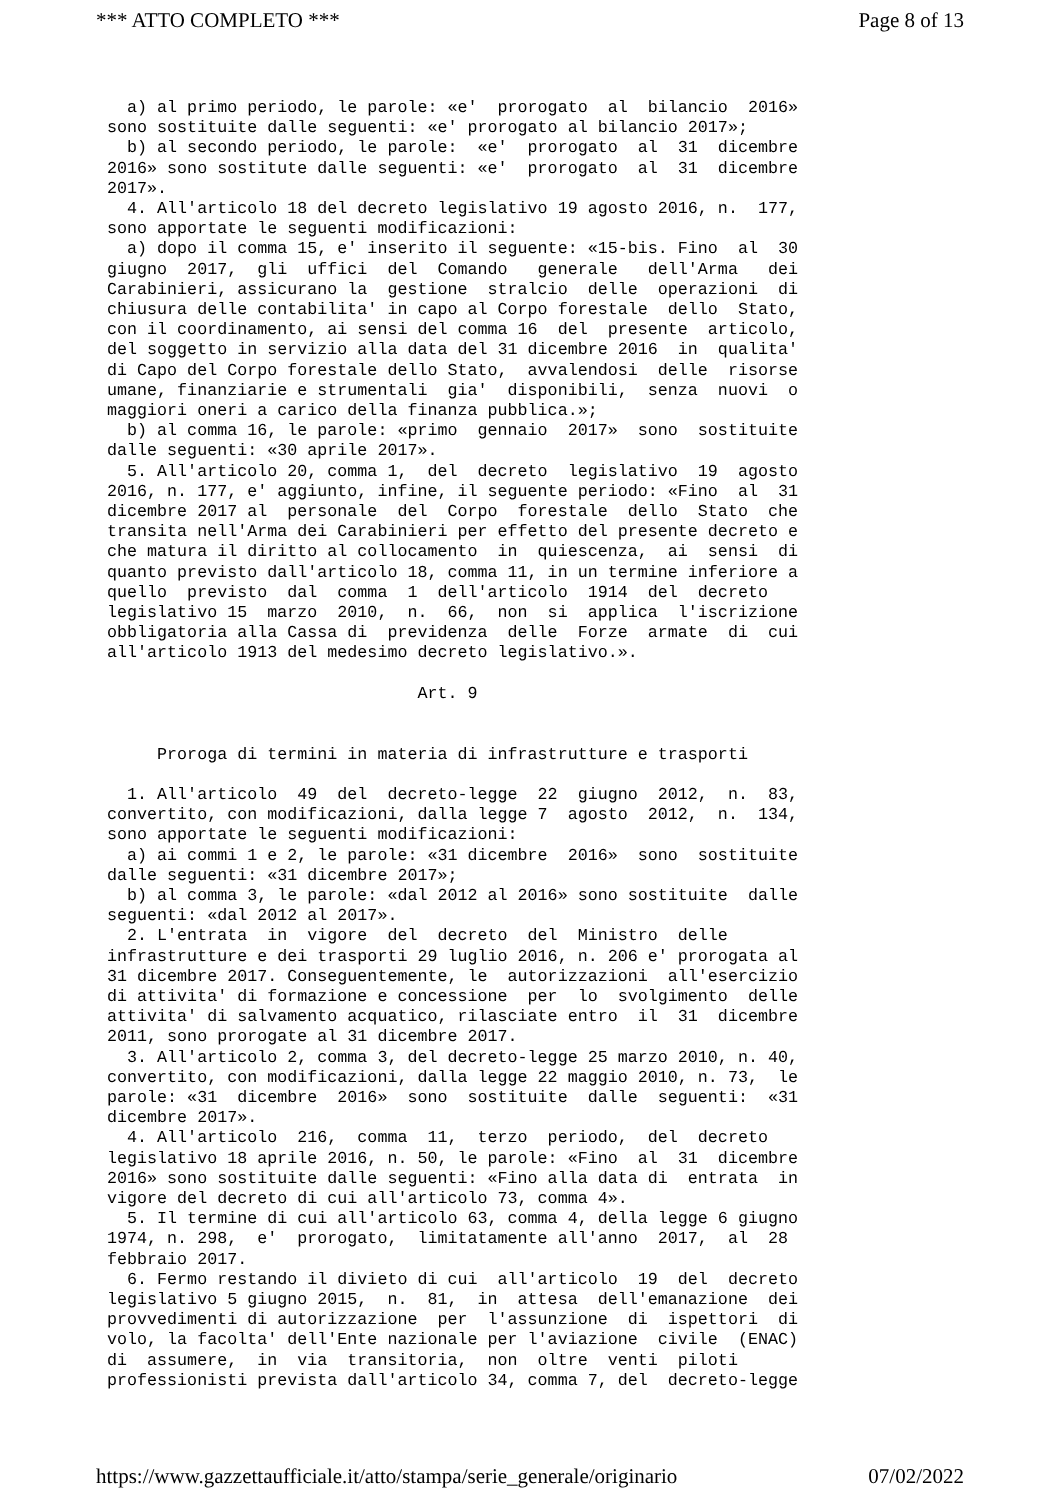*** ATTO COMPLETO *** Page 8 of 13
a) al primo periodo, le parole: «e' prorogato al bilancio 2016» sono sostituite dalle seguenti: «e' prorogato al bilancio 2017»; b) al secondo periodo, le parole: «e' prorogato al 31 dicembre 2016» sono sostitute dalle seguenti: «e' prorogato al 31 dicembre 2017». 4. All'articolo 18 del decreto legislativo 19 agosto 2016, n. 177, sono apportate le seguenti modificazioni: a) dopo il comma 15, e' inserito il seguente: «15-bis. Fino al 30 giugno 2017, gli uffici del Comando generale dell'Arma dei Carabinieri, assicurano la gestione stralcio delle operazioni di chiusura delle contabilita' in capo al Corpo forestale dello Stato, con il coordinamento, ai sensi del comma 16 del presente articolo, del soggetto in servizio alla data del 31 dicembre 2016 in qualita' di Capo del Corpo forestale dello Stato, avvalendosi delle risorse umane, finanziarie e strumentali gia' disponibili, senza nuovi o maggiori oneri a carico della finanza pubblica.»; b) al comma 16, le parole: «primo gennaio 2017» sono sostituite dalle seguenti: «30 aprile 2017». 5. All'articolo 20, comma 1, del decreto legislativo 19 agosto 2016, n. 177, e' aggiunto, infine, il seguente periodo: «Fino al 31 dicembre 2017 al personale del Corpo forestale dello Stato che transita nell'Arma dei Carabinieri per effetto del presente decreto e che matura il diritto al collocamento in quiescenza, ai sensi di quanto previsto dall'articolo 18, comma 11, in un termine inferiore a quello previsto dal comma 1 dell'articolo 1914 del decreto legislativo 15 marzo 2010, n. 66, non si applica l'iscrizione obbligatoria alla Cassa di previdenza delle Forze armate di cui all'articolo 1913 del medesimo decreto legislativo.». Art. 9 Proroga di termini in materia di infrastrutture e trasporti 1. All'articolo 49 del decreto-legge 22 giugno 2012, n. 83, convertito, con modificazioni, dalla legge 7 agosto 2012, n. 134, sono apportate le seguenti modificazioni: a) ai commi 1 e 2, le parole: «31 dicembre 2016» sono sostituite dalle seguenti: «31 dicembre 2017»; b) al comma 3, le parole: «dal 2012 al 2016» sono sostituite dalle seguenti: «dal 2012 al 2017». 2. L'entrata in vigore del decreto del Ministro delle infrastrutture e dei trasporti 29 luglio 2016, n. 206 e' prorogata al 31 dicembre 2017. Conseguentemente, le autorizzazioni all'esercizio di attivita' di formazione e concessione per lo svolgimento delle attivita' di salvamento acquatico, rilasciate entro il 31 dicembre 2011, sono prorogate al 31 dicembre 2017. 3. All'articolo 2, comma 3, del decreto-legge 25 marzo 2010, n. 40, convertito, con modificazioni, dalla legge 22 maggio 2010, n. 73, le parole: «31 dicembre 2016» sono sostituite dalle seguenti: «31 dicembre 2017». 4. All'articolo 216, comma 11, terzo periodo, del decreto legislativo 18 aprile 2016, n. 50, le parole: «Fino al 31 dicembre 2016» sono sostituite dalle seguenti: «Fino alla data di entrata in vigore del decreto di cui all'articolo 73, comma 4». 5. Il termine di cui all'articolo 63, comma 4, della legge 6 giugno 1974, n. 298, e' prorogato, limitatamente all'anno 2017, al 28 febbraio 2017. 6. Fermo restando il divieto di cui all'articolo 19 del decreto legislativo 5 giugno 2015, n. 81, in attesa dell'emanazione dei provvedimenti di autorizzazione per l'assunzione di ispettori di volo, la facolta' dell'Ente nazionale per l'aviazione civile (ENAC) di assumere, in via transitoria, non oltre venti piloti professionisti prevista dall'articolo 34, comma 7, del decreto-legge
https://www.gazzettaufficiale.it/atto/stampa/serie_generale/originario 07/02/2022